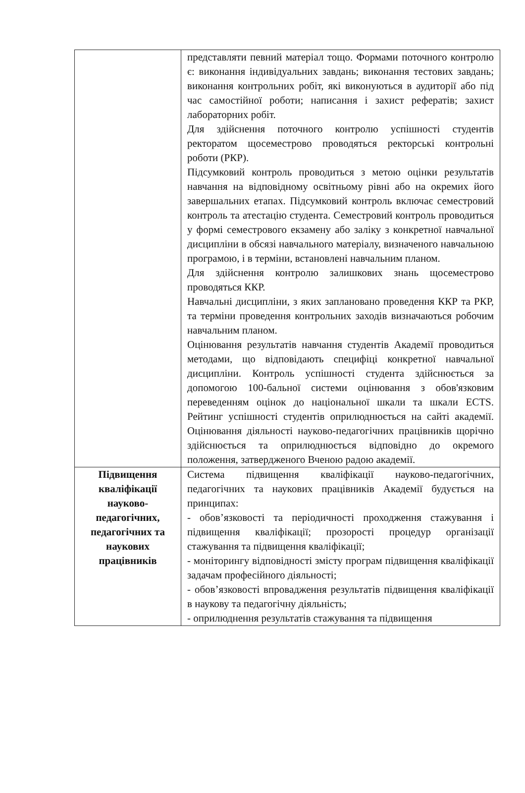| | представляти певний матеріал тощо. Формами поточного контролю є: виконання індивідуальних завдань; виконання тестових завдань; виконання контрольних робіт, які виконуються в аудиторії або під час самостійної роботи; написання і захист рефератів; захист лабораторних робіт. Для здійснення поточного контролю успішності студентів ректоратом щосеместрово проводяться ректорські контрольні роботи (РКР). Підсумковий контроль проводиться з метою оцінки результатів навчання на відповідному освітньому рівні або на окремих його завершальних етапах. Підсумковий контроль включає семестровий контроль та атестацію студента. Семестровий контроль проводиться у формі семестрового екзамену або заліку з конкретної навчальної дисципліни в обсязі навчального матеріалу, визначеного навчальною програмою, і в терміни, встановлені навчальним планом. Для здійснення контролю залишкових знань щосеместрово проводяться ККР. Навчальні дисципліни, з яких заплановано проведення ККР та РКР, та терміни проведення контрольних заходів визначаються робочим навчальним планом. Оцінювання результатів навчання студентів Академії проводиться методами, що відповідають специфіці конкретної навчальної дисципліни. Контроль успішності студента здійснюється за допомогою 100-бальної системи оцінювання з обов'язковим переведенням оцінок до національної шкали та шкали ECTS. Рейтинг успішності студентів оприлюднюється на сайті академії. Оцінювання діяльності науково-педагогічних працівників щорічно здійснюється та оприлюднюється відповідно до окремого положення, затвердженого Вченою радою академії. |
| Підвищення кваліфікації науково-педагогічних, педагогічних та наукових працівників | Система підвищення кваліфікації науково-педагогічних, педагогічних та наукових працівників Академії будується на принципах: - обов’язковості та періодичності проходження стажування і підвищення кваліфікації; прозорості процедур організації стажування та підвищення кваліфікації; - моніторингу відповідності змісту програм підвищення кваліфікації задачам професійного діяльності; - обов’язковості впровадження результатів підвищення кваліфікації в наукову та педагогічну діяльність; - оприлюднення результатів стажування та підвищення |